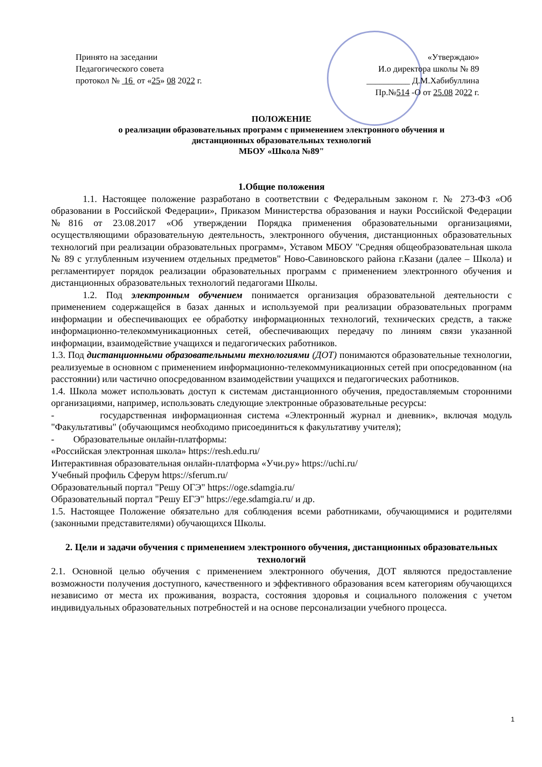Принято на заседании
Педагогического совета
протокол № 16 от «25» 08 2022 г.
«Утверждаю»
И.о директора школы № 89
__________ Д.М.Хабибуллина
Пр.№514 -О от 25.08 2022 г.
ПОЛОЖЕНИЕ
о реализации образовательных программ с применением электронного обучения и
дистанционных образовательных технологий
МБОУ «Школа №89"
1.Общие положения
1.1. Настоящее положение разработано в соответствии с Федеральным законом г. № 273-ФЗ «Об образовании в Российской Федерации», Приказом Министерства образования и науки Российской Федерации №816 от 23.08.2017 «Об утверждении Порядка применения образовательными организациями, осуществляющими образовательную деятельность, электронного обучения, дистанционных образовательных технологий при реализации образовательных программ», Уставом МБОУ "Средняя общеобразовательная школа № 89 с углубленным изучением отдельных предметов" Ново-Савиновского района г.Казани (далее – Школа) и регламентирует порядок реализации образовательных программ с применением электронного обучения и дистанционных образовательных технологий педагогами Школы.
1.2. Под электронным обучением понимается организация образовательной деятельности с применением содержащейся в базах данных и используемой при реализации образовательных программ информации и обеспечивающих ее обработку информационных технологий, технических средств, а также информационно-телекоммуникационных сетей, обеспечивающих передачу по линиям связи указанной информации, взаимодействие учащихся и педагогических работников.
1.3. Под дистанционными образовательными технологиями (ДОТ) понимаются образовательные технологии, реализуемые в основном с применением информационно-телекоммуникационных сетей при опосредованном (на расстоянии) или частично опосредованном взаимодействии учащихся и педагогических работников.
1.4. Школа может использовать доступ к системам дистанционного обучения, предоставляемым сторонними организациями, например, использовать следующие электронные образовательные ресурсы:
- государственная информационная система «Электронный журнал и дневник», включая модуль "Факультативы" (обучающимся необходимо присоединиться к факультативу учителя);
- Образовательные онлайн-платформы:
«Российская электронная школа» https://resh.edu.ru/
Интерактивная образовательная онлайн-платформа «Учи.ру» https://uchi.ru/
Учебный профиль Сферум https://sferum.ru/
Образовательный портал "Решу ОГЭ" https://oge.sdamgia.ru/
Образовательный портал "Решу ЕГЭ" https://ege.sdamgia.ru/ и др.
1.5. Настоящее Положение обязательно для соблюдения всеми работниками, обучающимися и родителями (законными представителями) обучающихся Школы.
2. Цели и задачи обучения с применением электронного обучения, дистанционных образовательных технологий
2.1. Основной целью обучения с применением электронного обучения, ДОТ являются предоставление возможности получения доступного, качественного и эффективного образования всем категориям обучающихся независимо от места их проживания, возраста, состояния здоровья и социального положения с учетом индивидуальных образовательных потребностей и на основе персонализации учебного процесса.
1